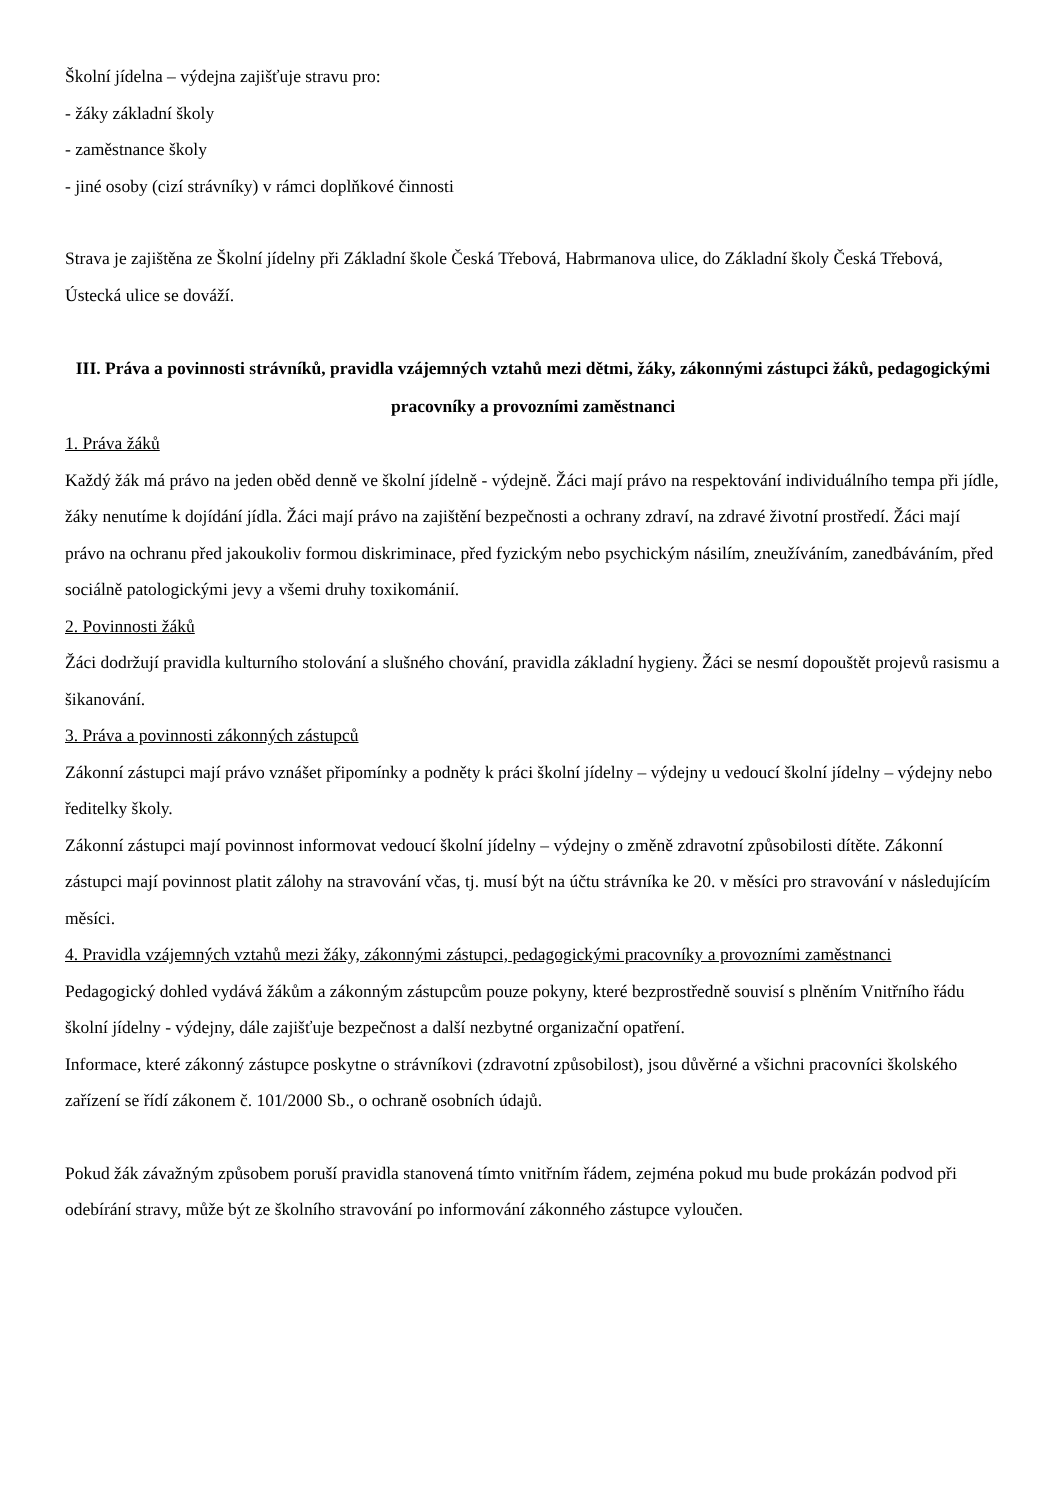Školní jídelna – výdejna zajišťuje stravu pro:
- žáky základní školy
- zaměstnance školy
- jiné osoby (cizí strávníky) v rámci doplňkové činnosti
Strava je zajištěna ze Školní jídelny při Základní škole Česká Třebová, Habrmanova ulice, do Základní školy Česká Třebová, Ústecká ulice se dováží.
III. Práva a povinnosti strávníků, pravidla vzájemných vztahů mezi dětmi, žáky, zákonnými zástupci žáků, pedagogickými pracovníky a provozními zaměstnanci
1. Práva žáků
Každý žák má právo na jeden oběd denně ve školní jídelně - výdejně. Žáci mají právo na respektování individuálního tempa při jídle, žáky nenutíme k dojídání jídla. Žáci mají právo na zajištění bezpečnosti a ochrany zdraví, na zdravé životní prostředí. Žáci mají právo na ochranu před jakoukoliv formou diskriminace, před fyzickým nebo psychickým násilím, zneužíváním, zanedbáváním, před sociálně patologickými jevy a všemi druhy toxikománií.
2. Povinnosti žáků
Žáci dodržují pravidla kulturního stolování a slušného chování, pravidla základní hygieny. Žáci se nesmí dopouštět projevů rasismu a šikanování.
3. Práva a povinnosti zákonných zástupců
Zákonní zástupci mají právo vznášet připomínky a podněty k práci školní jídelny – výdejny u vedoucí školní jídelny – výdejny nebo ředitelky školy.
Zákonní zástupci mají povinnost informovat vedoucí školní jídelny – výdejny o změně zdravotní způsobilosti dítěte. Zákonní zástupci mají povinnost platit zálohy na stravování včas, tj. musí být na účtu strávníka ke 20. v měsíci pro stravování v následujícím měsíci.
4. Pravidla vzájemných vztahů mezi žáky, zákonnými zástupci, pedagogickými pracovníky a provozními zaměstnanci
Pedagogický dohled vydává žákům a zákonným zástupcům pouze pokyny, které bezprostředně souvisí s plněním Vnitřního řádu školní jídelny - výdejny, dále zajišťuje bezpečnost a další nezbytné organizační opatření.
Informace, které zákonný zástupce poskytne o strávníkovi (zdravotní způsobilost), jsou důvěrné a všichni pracovníci školského zařízení se řídí zákonem č. 101/2000 Sb., o ochraně osobních údajů.
Pokud žák závažným způsobem poruší pravidla stanovená tímto vnitřním řádem, zejména pokud mu bude prokázán podvod při odebírání stravy, může být ze školního stravování po informování zákonného zástupce vyloučen.